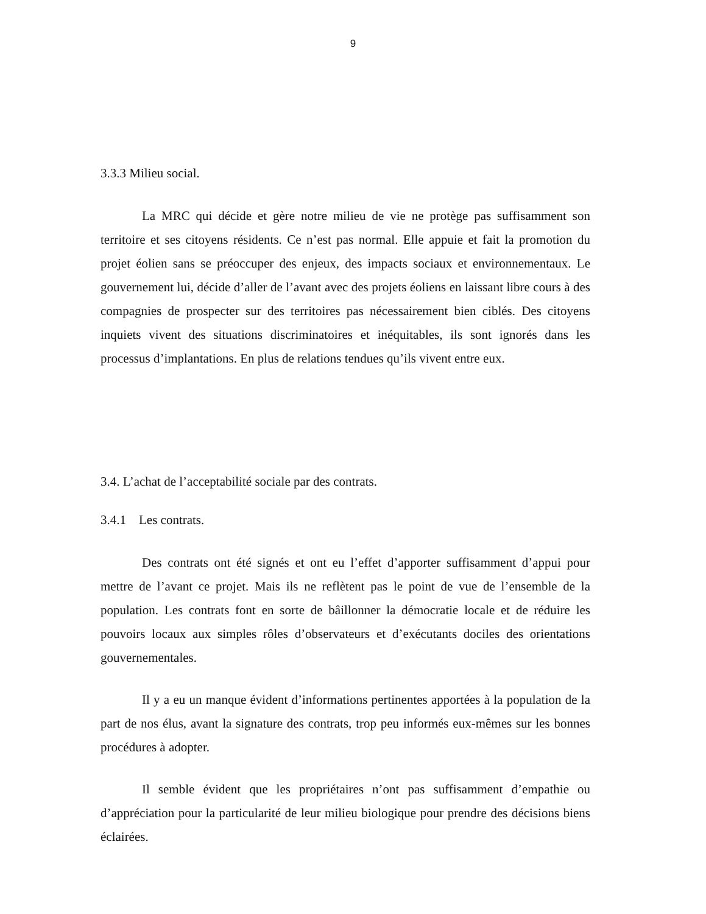9
3.3.3 Milieu social.
La MRC qui décide et gère notre milieu de vie ne protège pas suffisamment son territoire et ses citoyens résidents. Ce n’est pas normal. Elle appuie et fait la promotion du projet éolien sans se préoccuper des enjeux, des impacts sociaux et environnementaux. Le gouvernement lui, décide d’aller de l’avant avec des projets éoliens en laissant libre cours à des compagnies de prospecter sur des territoires pas nécessairement bien ciblés. Des citoyens inquiets vivent des situations discriminatoires et inéquitables, ils sont ignorés dans les processus d’implantations. En plus de relations tendues qu’ils vivent entre eux.
3.4. L’achat de l’acceptabilité sociale par des contrats.
3.4.1 Les contrats.
Des contrats ont été signés et ont eu l’effet d’apporter suffisamment d’appui pour mettre de l’avant ce projet. Mais ils ne reflètent pas le point de vue de l’ensemble de la population. Les contrats font en sorte de bâillonner la démocratie locale et de réduire les pouvoirs locaux aux simples rôles d’observateurs et d’exécutants dociles des orientations gouvernementales.
Il y a eu un manque évident d’informations pertinentes apportées à la population de la part de nos élus, avant la signature des contrats, trop peu informés eux-mêmes sur les bonnes procédures à adopter.
Il semble évident que les propriétaires n’ont pas suffisamment d’empathie ou d’appréciation pour la particularité de leur milieu biologique pour prendre des décisions biens éclairées.